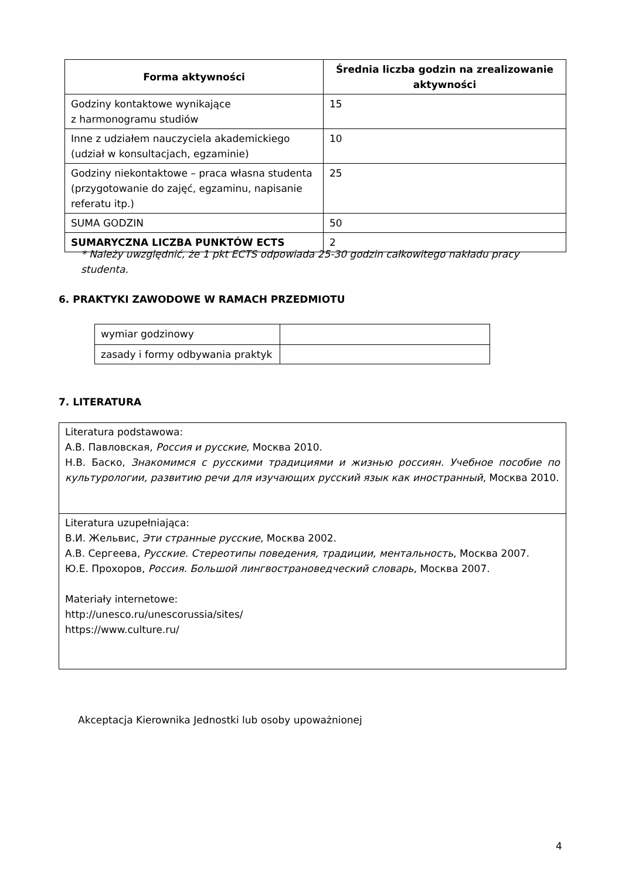| Forma aktywności | Średnia liczba godzin na zrealizowanie aktywności |
| --- | --- |
| Godziny kontaktowe wynikające z harmonogramu studiów | 15 |
| Inne z udziałem nauczyciela akademickiego (udział w konsultacjach, egzaminie) | 10 |
| Godziny niekontaktowe – praca własna studenta (przygotowanie do zajęć, egzaminu, napisanie referatu itp.) | 25 |
| SUMA GODZIN | 50 |
| SUMARYCZNA LICZBA PUNKTÓW ECTS | 2 |
* Należy uwzględnić, że 1 pkt ECTS odpowiada 25-30 godzin całkowitego nakładu pracy studenta.
6. PRAKTYKI ZAWODOWE W RAMACH PRZEDMIOTU
| wymiar godzinowy | |
| zasady i formy odbywania praktyk | |
7. LITERATURA
| Literatura podstawowa: А.В. Павловская, Россия и русские , Москва 2010. Н.В. Баско, Знакомимся с русскими традициями и жизнью россиян. Учебное пособие по культурологии, развитию речи для изучающих русский язык как иностранный , Москва 2010. |
| Literatura uzupełniająca: В.И. Жельвис, Эти странные русские , Москва 2002. А.В. Сергеева, Русские. Стереотипы поведения, традиции, ментальность , Москва 2007. Ю.Е. Прохоров, Россия. Большой лингвострановедческий словарь , Москва 2007. Materiały internetowe: http://unesco.ru/unescorussia/sites/ https://www.culture.ru/ |
Akceptacja Kierownika Jednostki lub osoby upoważnionej
4